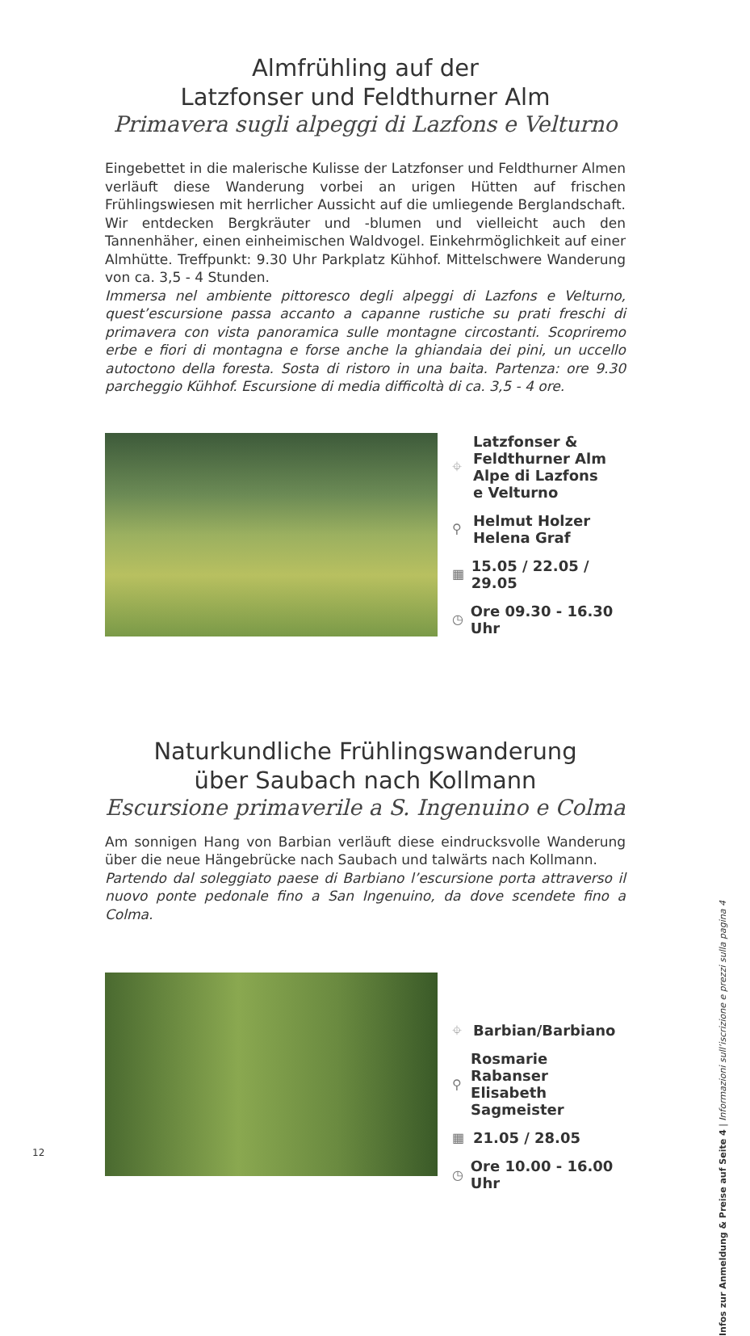Almfrühling auf der
Latzfonser und Feldthurner Alm
Primavera sugli alpeggi di Lazfons e Velturno
Eingebettet in die malerische Kulisse der Latzfonser und Feldthurner Almen verläuft diese Wanderung vorbei an urigen Hütten auf frischen Frühlingswiesen mit herrlicher Aussicht auf die umliegende Berglandschaft. Wir entdecken Bergkräuter und -blumen und vielleicht auch den Tannenhäher, einen einheimischen Waldvogel. Einkehrmöglichkeit auf einer Almhütte. Treffpunkt: 9.30 Uhr Parkplatz Kühhof. Mittelschwere Wanderung von ca. 3,5 - 4 Stunden.
Immersa nel ambiente pittoresco degli alpeggi di Lazfons e Velturno, quest’escursione passa accanto a capanne rustiche su prati freschi di primavera con vista panoramica sulle montagne circostanti. Scopriremo erbe e fiori di montagna e forse anche la ghiandaia dei pini, un uccello autoctono della foresta. Sosta di ristoro in una baita. Partenza: ore 9.30 parcheggio Kühhof. Escursione di media difficoltà di ca. 3,5 - 4 ore.
⌖ Latzfonser &
Feldthurner Alm
Alpe di Lazfons
e Velturno
⚲ Helmut Holzer
Helena Graf
▦ 15.05 / 22.05 / 29.05
◷ Ore 09.30 - 16.30 Uhr
Naturkundliche Frühlingswanderung
über Saubach nach Kollmann
Escursione primaverile a S. Ingenuino e Colma
Am sonnigen Hang von Barbian verläuft diese eindrucksvolle Wanderung über die neue Hängebrücke nach Saubach und talwärts nach Kollmann.
Partendo dal soleggiato paese di Barbiano l’escursione porta attraverso il nuovo ponte pedonale fino a San Ingenuino, da dove scendete fino a Colma.
⌖ Barbian/Barbiano
⚲ Rosmarie Rabanser
Elisabeth Sagmeister
▦ 21.05 / 28.05
◷ Ore 10.00 - 16.00 Uhr
Infos zur Anmeldung & Preise auf Seite 4 | Informazioni sull’iscrizione e prezzi sulla pagina 4
12